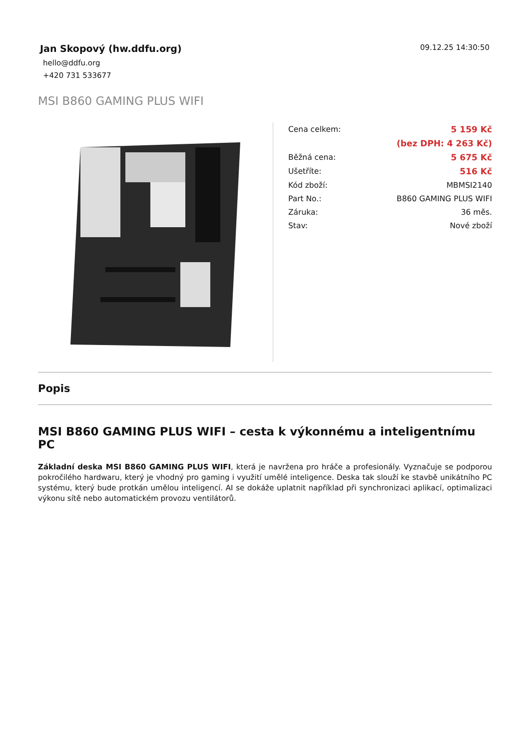Jan Skopový (hw.ddfu.org)
hello@ddfu.org
+420 731 533677
09.12.25 14:30:50
MSI B860 GAMING PLUS WIFI
| Cena celkem: | 5 159 Kč |
| | (bez DPH: 4 263 Kč) |
| Běžná cena: | 5 675 Kč |
| Ušetříte: | 516 Kč |
| Kód zboží: | MBMSI2140 |
| Part No.: | B860 GAMING PLUS WIFI |
| Záruka: | 36 měs. |
| Stav: | Nové zboží |
Popis
MSI B860 GAMING PLUS WIFI – cesta k výkonnému a inteligentnímu PC
Základní deska MSI B860 GAMING PLUS WIFI, která je navržena pro hráče a profesionály. Vyznačuje se podporou pokročilého hardwaru, který je vhodný pro gaming i využití umělé inteligence. Deska tak slouží ke stavbě unikátního PC systému, který bude protkán umělou inteligencí. AI se dokáže uplatnit například při synchronizaci aplikací, optimalizaci výkonu sítě nebo automatickém provozu ventilátorů.